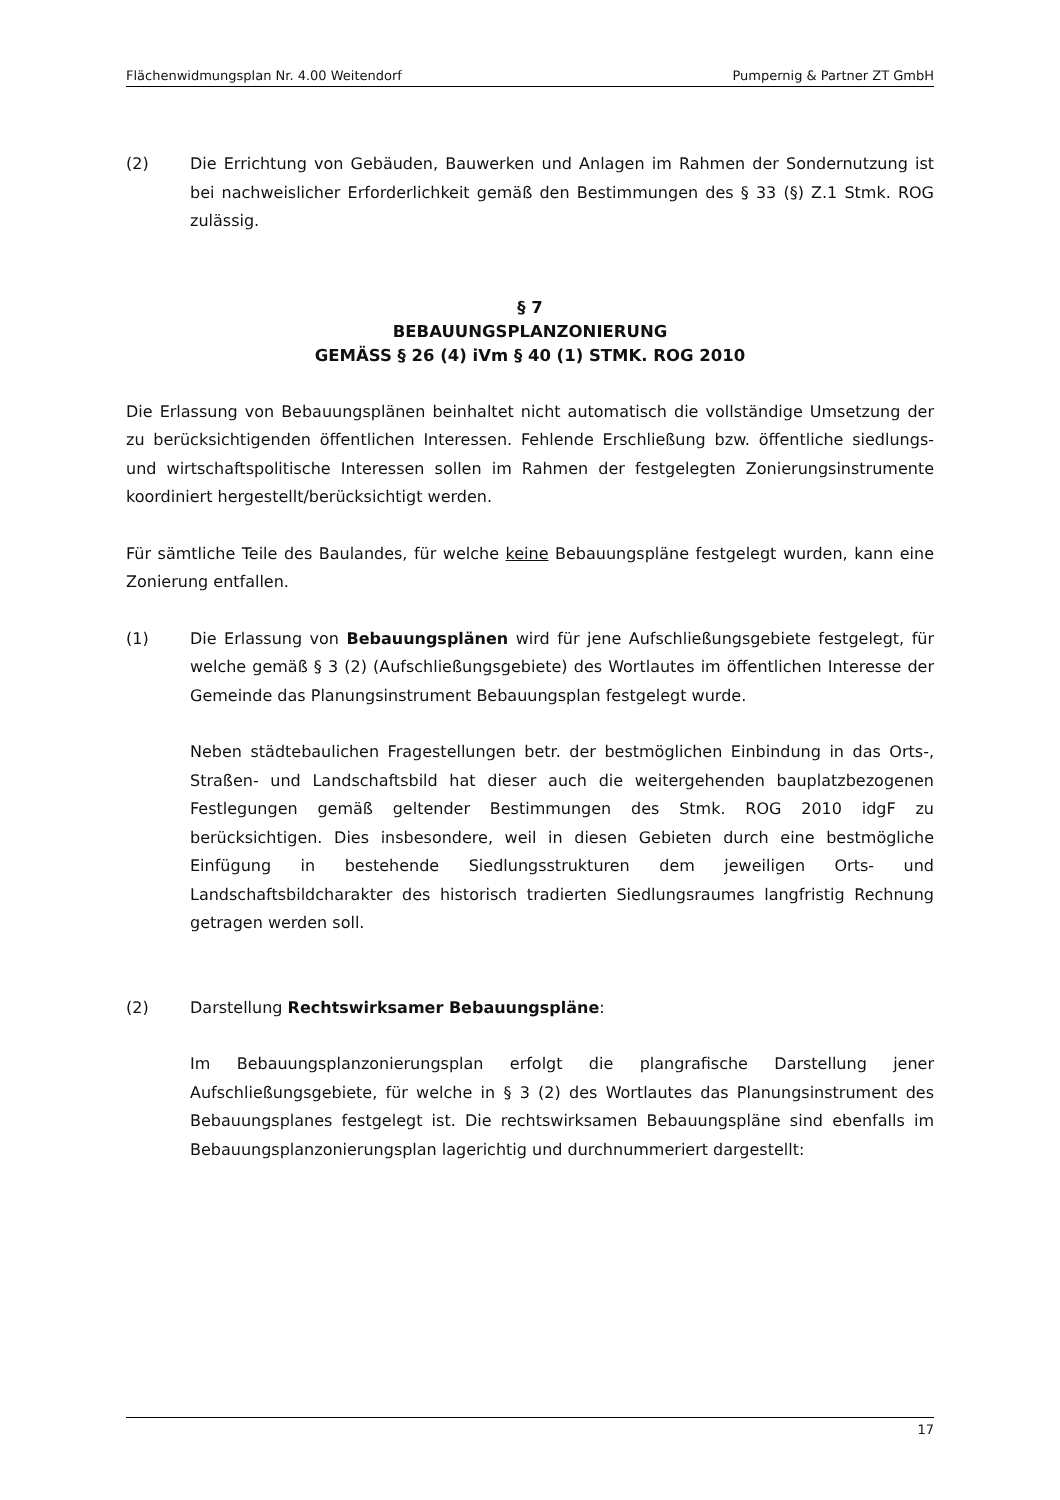Flächenwidmungsplan Nr. 4.00 Weitendorf Pumpernig & Partner ZT GmbH
(2) Die Errichtung von Gebäuden, Bauwerken und Anlagen im Rahmen der Sondernutzung ist bei nachweislicher Erforderlichkeit gemäß den Bestimmungen des § 33 (§) Z.1 Stmk. ROG zulässig.
§ 7
BEBAUUNGSPLANZONIERUNG
GEMÄSS § 26 (4) iVm § 40 (1) STMK. ROG 2010
Die Erlassung von Bebauungsplänen beinhaltet nicht automatisch die vollständige Umsetzung der zu berücksichtigenden öffentlichen Interessen. Fehlende Erschließung bzw. öffentliche siedlungs- und wirtschaftspolitische Interessen sollen im Rahmen der festgelegten Zonierungsinstrumente koordiniert hergestellt/berücksichtigt werden.
Für sämtliche Teile des Baulandes, für welche keine Bebauungspläne festgelegt wurden, kann eine Zonierung entfallen.
(1) Die Erlassung von Bebauungsplänen wird für jene Aufschließungsgebiete festgelegt, für welche gemäß § 3 (2) (Aufschließungsgebiete) des Wortlautes im öffentlichen Interesse der Gemeinde das Planungsinstrument Bebauungsplan festgelegt wurde.
Neben städtebaulichen Fragestellungen betr. der bestmöglichen Einbindung in das Orts-, Straßen- und Landschaftsbild hat dieser auch die weitergehenden bauplatzbezogenen Festlegungen gemäß geltender Bestimmungen des Stmk. ROG 2010 idgF zu berücksichtigen. Dies insbesondere, weil in diesen Gebieten durch eine bestmögliche Einfügung in bestehende Siedlungsstrukturen dem jeweiligen Orts- und Landschaftsbildcharakter des historisch tradierten Siedlungsraumes langfristig Rechnung getragen werden soll.
(2) Darstellung Rechtswirksamer Bebauungspläne:
Im Bebauungsplanzonierungsplan erfolgt die plangrafische Darstellung jener Aufschließungsgebiete, für welche in § 3 (2) des Wortlautes das Planungsinstrument des Bebauungsplanes festgelegt ist. Die rechtswirksamen Bebauungspläne sind ebenfalls im Bebauungsplanzonierungsplan lagerichtig und durchnummeriert dargestellt:
17